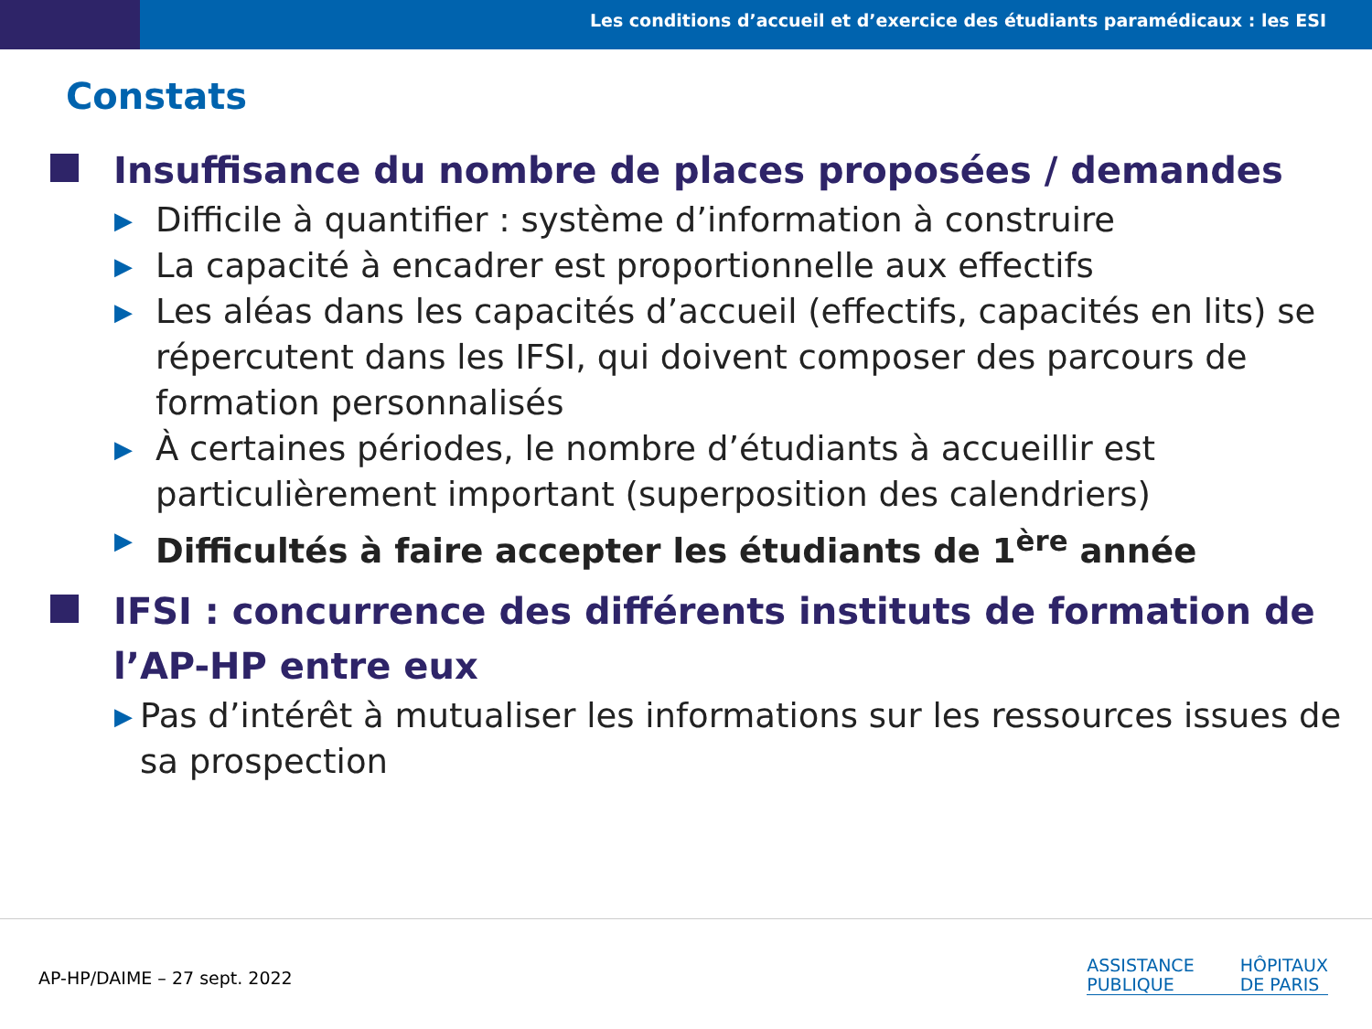Les conditions d’accueil et d’exercice des étudiants paramédicaux : les ESI
Constats
Insuffisance du nombre de places proposées / demandes
▶ Difficile à quantifier : système d’information à construire
▶ La capacité à encadrer est proportionnelle aux effectifs
▶ Les aléas dans les capacités d’accueil (effectifs, capacités en lits) se répercutent dans les IFSI, qui doivent composer des parcours de formation personnalisés
▶ À certaines périodes, le nombre d’étudiants à accueillir est particulièrement important (superposition des calendriers)
▶ Difficultés à faire accepter les étudiants de 1<sup>ère</sup> année
IFSI : concurrence des différents instituts de formation de l’AP-HP entre eux
▶ Pas d’intérêt à mutualiser les informations sur les ressources issues de sa prospection
AP-HP/DAIME – 27 sept. 2022
ASSISTANCE
PUBLIQUE
HÔPITAUX
DE PARIS